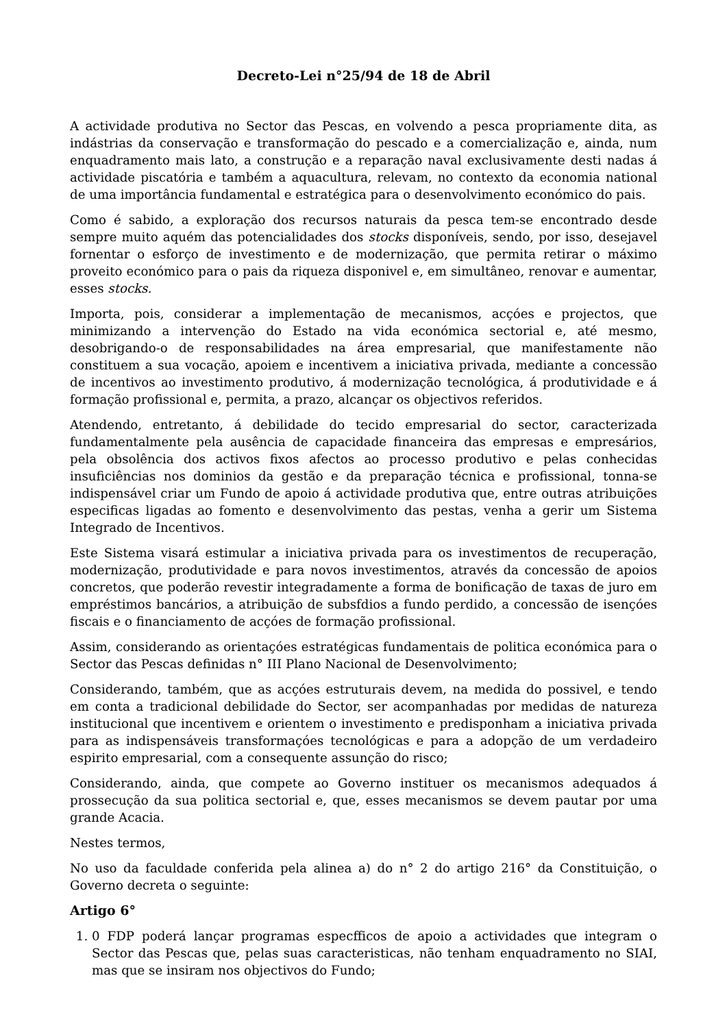Decreto-Lei n°25/94 de 18 de Abril
A actividade produtiva no Sector das Pescas, en volvendo a pesca propriamente dita, as indástrias da conservação e transformação do pescado e a comercialização e, ainda, num enquadramento mais lato, a construção e a reparação naval exclusivamente desti nadas á actividade piscatória e também a aquacultura, relevam, no contexto da economia national de uma importância fundamental e estratégica para o desenvolvimento económico do pais.
Como é sabido, a exploração dos recursos naturais da pesca tem-se encontrado desde sempre muito aquém das potencialidades dos stocks disponíveis, sendo, por isso, desejavel fornentar o esforço de investimento e de modernização, que permita retirar o máximo proveito económico para o pais da riqueza disponivel e, em simultâneo, renovar e aumentar, esses stocks.
Importa, pois, considerar a implementação de mecanismos, acçóes e projectos, que minimizando a intervenção do Estado na vida económica sectorial e, até mesmo, desobrigando-o de responsabilidades na área empresarial, que manifestamente não constituem a sua vocação, apoiem e incentivem a iniciativa privada, mediante a concessão de incentivos ao investimento produtivo, á modernização tecnológica, á produtividade e á formação profissional e, permita, a prazo, alcançar os objectivos referidos.
Atendendo, entretanto, á debilidade do tecido empresarial do sector, caracterizada fundamentalmente pela ausência de capacidade financeira das empresas e empresários, pela obsolência dos activos fixos afectos ao processo produtivo e pelas conhecidas insuficiências nos dominios da gestão e da preparação técnica e profissional, tonna-se indispensável criar um Fundo de apoio á actividade produtiva que, entre outras atribuições especificas ligadas ao fomento e desenvolvimento das pestas, venha a gerir um Sistema Integrado de Incentivos.
Este Sistema visará estimular a iniciativa privada para os investimentos de recuperação, modernização, produtividade e para novos investimentos, através da concessão de apoios concretos, que poderão revestir integradamente a forma de bonificação de taxas de juro em empréstimos bancários, a atribuição de subsfdios a fundo perdido, a concessão de isençóes fiscais e o financiamento de acçóes de formação profissional.
Assim, considerando as orientaçóes estratégicas fundamentais de politica económica para o Sector das Pescas definidas n° III Plano Nacional de Desenvolvimento;
Considerando, também, que as acçóes estruturais devem, na medida do possivel, e tendo em conta a tradicional debilidade do Sector, ser acompanhadas por medidas de natureza institucional que incentivem e orientem o investimento e predisponham a iniciativa privada para as indispensáveis transformaçóes tecnológicas e para a adopção de um verdadeiro espirito empresarial, com a consequente assunção do risco;
Considerando, ainda, que compete ao Governo instituer os mecanismos adequados á prossecução da sua politica sectorial e, que, esses mecanismos se devem pautar por uma grande Acacia.
Nestes termos,
No uso da faculdade conferida pela alinea a) do n° 2 do artigo 216° da Constituição, o Governo decreta o seguinte:
Artigo 6°
1. 0 FDP poderá lançar programas especfficos de apoio a actividades que integram o Sector das Pescas que, pelas suas caracteristicas, não tenham enquadramento no SIAI, mas que se insiram nos objectivos do Fundo;